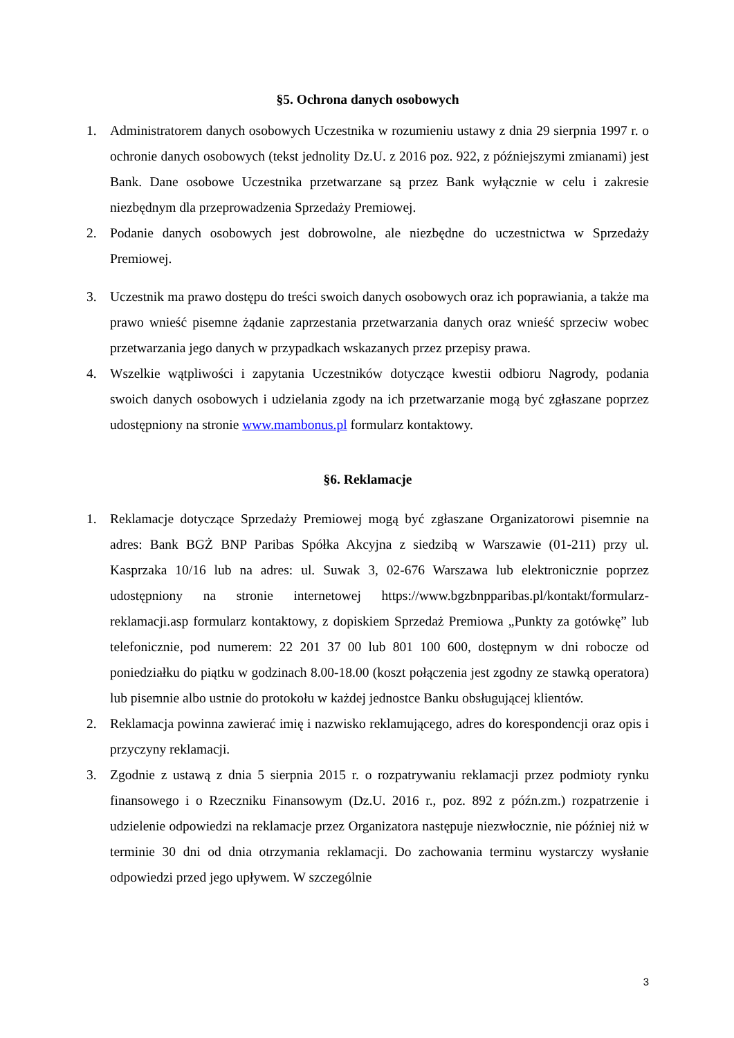§5. Ochrona danych osobowych
1. Administratorem danych osobowych Uczestnika w rozumieniu ustawy z dnia 29 sierpnia 1997 r. o ochronie danych osobowych (tekst jednolity Dz.U. z 2016 poz. 922, z późniejszymi zmianami) jest Bank. Dane osobowe Uczestnika przetwarzane są przez Bank wyłącznie w celu i zakresie niezbędnym dla przeprowadzenia Sprzedaży Premiowej.
2. Podanie danych osobowych jest dobrowolne, ale niezbędne do uczestnictwa w Sprzedaży Premiowej.
3. Uczestnik ma prawo dostępu do treści swoich danych osobowych oraz ich poprawiania, a także ma prawo wnieść pisemne żądanie zaprzestania przetwarzania danych oraz wnieść sprzeciw wobec przetwarzania jego danych w przypadkach wskazanych przez przepisy prawa.
4. Wszelkie wątpliwości i zapytania Uczestników dotyczące kwestii odbioru Nagrody, podania swoich danych osobowych i udzielania zgody na ich przetwarzanie mogą być zgłaszane poprzez udostępniony na stronie www.mambonus.pl formularz kontaktowy.
§6. Reklamacje
1. Reklamacje dotyczące Sprzedaży Premiowej mogą być zgłaszane Organizatorowi pisemnie na adres: Bank BGŻ BNP Paribas Spółka Akcyjna z siedzibą w Warszawie (01-211) przy ul. Kasprzaka 10/16 lub na adres: ul. Suwak 3, 02-676 Warszawa lub elektronicznie poprzez udostępniony na stronie internetowej https://www.bgzbnpparibas.pl/kontakt/formularz-reklamacji.asp formularz kontaktowy, z dopiskiem Sprzedaż Premiowa „Punkty za gotówkę” lub telefonicznie, pod numerem: 22 201 37 00 lub 801 100 600, dostępnym w dni robocze od poniedziałku do piątku w godzinach 8.00-18.00 (koszt połączenia jest zgodny ze stawką operatora) lub pisemnie albo ustnie do protokołu w każdej jednostce Banku obsługującej klientów.
2. Reklamacja powinna zawierać imię i nazwisko reklamującego, adres do korespondencji oraz opis i przyczyny reklamacji.
3. Zgodnie z ustawą z dnia 5 sierpnia 2015 r. o rozpatrywaniu reklamacji przez podmioty rynku finansowego i o Rzeczniku Finansowym (Dz.U. 2016 r., poz. 892 z późn.zm.) rozpatrzenie i udzielenie odpowiedzi na reklamacje przez Organizatora następuje niezwłocznie, nie później niż w terminie 30 dni od dnia otrzymania reklamacji. Do zachowania terminu wystarczy wysłanie odpowiedzi przed jego upływem. W szczególnie
3